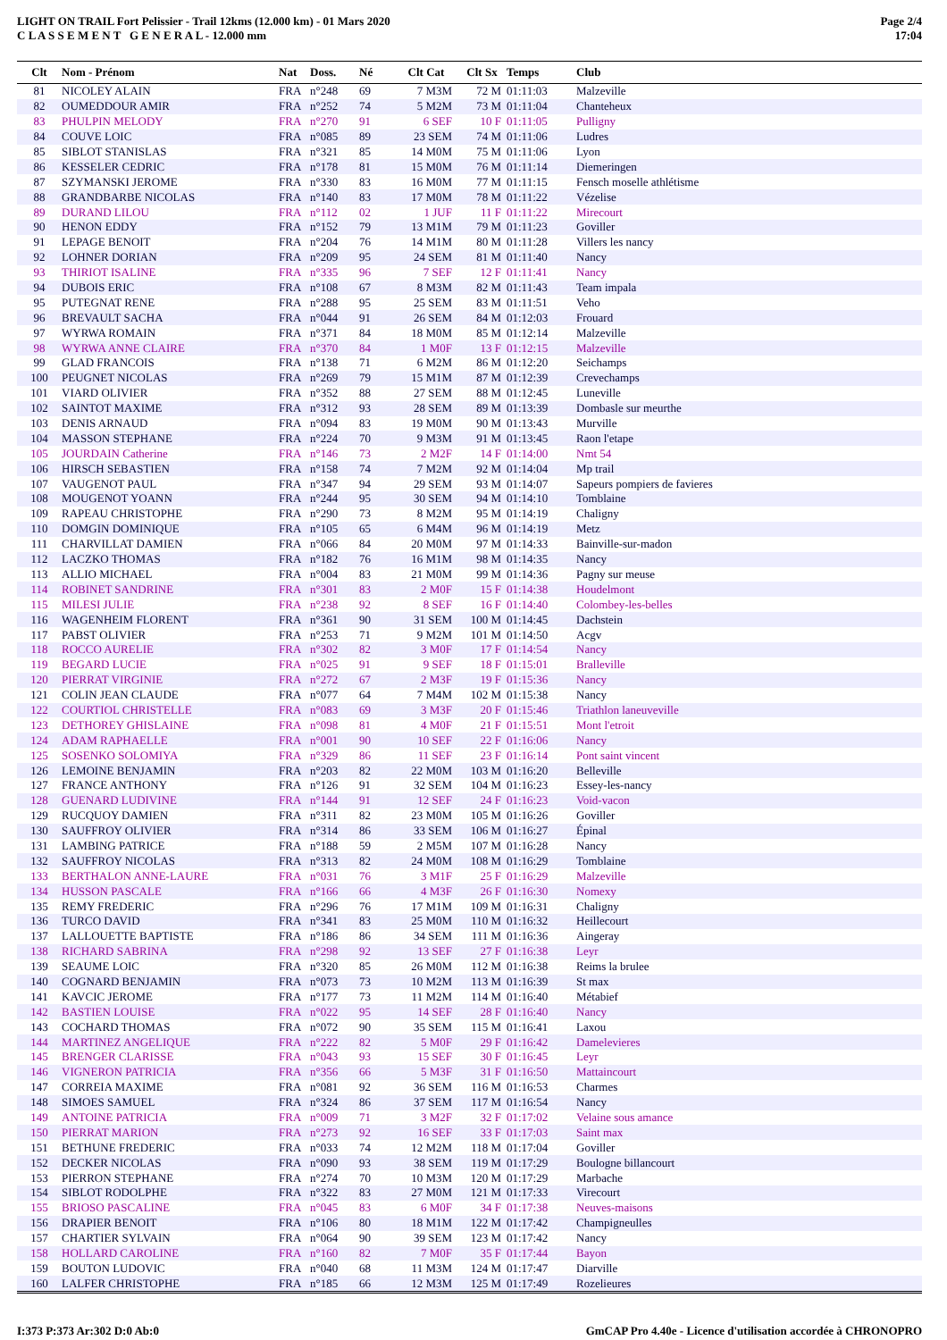LIGHT ON TRAIL Fort Pelissier - Trail 12kms (12.000 km) - 01 Mars 2020
C L A S S E M E N T G E N E R A L - 12.000 mm
Page 2/4
17:04
| Clt | Nom - Prénom | Nat | Doss. | Né | Clt Cat | Clt Sx | Temps | Club |
| --- | --- | --- | --- | --- | --- | --- | --- | --- |
| 81 | NICOLEY ALAIN | FRA | n°248 | 69 | 7 M3M | 72 M | 01:11:03 | Malzeville |
| 82 | OUMEDDOUR AMIR | FRA | n°252 | 74 | 5 M2M | 73 M | 01:11:04 | Chanteheux |
| 83 | PHULPIN MELODY | FRA | n°270 | 91 | 6 SEF | 10 F | 01:11:05 | Pulligny |
| 84 | COUVE LOIC | FRA | n°085 | 89 | 23 SEM | 74 M | 01:11:06 | Ludres |
| 85 | SIBLOT STANISLAS | FRA | n°321 | 85 | 14 M0M | 75 M | 01:11:06 | Lyon |
| 86 | KESSELER CEDRIC | FRA | n°178 | 81 | 15 M0M | 76 M | 01:11:14 | Diemeringen |
| 87 | SZYMANSKI JEROME | FRA | n°330 | 83 | 16 M0M | 77 M | 01:11:15 | Fensch moselle athlétisme |
| 88 | GRANDBARBE NICOLAS | FRA | n°140 | 83 | 17 M0M | 78 M | 01:11:22 | Vézelise |
| 89 | DURAND LILOU | FRA | n°112 | 02 | 1 JUF | 11 F | 01:11:22 | Mirecourt |
| 90 | HENON EDDY | FRA | n°152 | 79 | 13 M1M | 79 M | 01:11:23 | Goviller |
| 91 | LEPAGE BENOIT | FRA | n°204 | 76 | 14 M1M | 80 M | 01:11:28 | Villers les nancy |
| 92 | LOHNER DORIAN | FRA | n°209 | 95 | 24 SEM | 81 M | 01:11:40 | Nancy |
| 93 | THIRIOT ISALINE | FRA | n°335 | 96 | 7 SEF | 12 F | 01:11:41 | Nancy |
| 94 | DUBOIS ERIC | FRA | n°108 | 67 | 8 M3M | 82 M | 01:11:43 | Team impala |
| 95 | PUTEGNAT RENE | FRA | n°288 | 95 | 25 SEM | 83 M | 01:11:51 | Veho |
| 96 | BREVAULT SACHA | FRA | n°044 | 91 | 26 SEM | 84 M | 01:12:03 | Frouard |
| 97 | WYRWA ROMAIN | FRA | n°371 | 84 | 18 M0M | 85 M | 01:12:14 | Malzeville |
| 98 | WYRWA ANNE CLAIRE | FRA | n°370 | 84 | 1 M0F | 13 F | 01:12:15 | Malzeville |
| 99 | GLAD FRANCOIS | FRA | n°138 | 71 | 6 M2M | 86 M | 01:12:20 | Seichamps |
| 100 | PEUGNET NICOLAS | FRA | n°269 | 79 | 15 M1M | 87 M | 01:12:39 | Crevechamps |
| 101 | VIARD OLIVIER | FRA | n°352 | 88 | 27 SEM | 88 M | 01:12:45 | Luneville |
| 102 | SAINTOT MAXIME | FRA | n°312 | 93 | 28 SEM | 89 M | 01:13:39 | Dombasle sur meurthe |
| 103 | DENIS ARNAUD | FRA | n°094 | 83 | 19 M0M | 90 M | 01:13:43 | Murville |
| 104 | MASSON STEPHANE | FRA | n°224 | 70 | 9 M3M | 91 M | 01:13:45 | Raon l'etape |
| 105 | JOURDAIN Catherine | FRA | n°146 | 73 | 2 M2F | 14 F | 01:14:00 | Nmt 54 |
| 106 | HIRSCH SEBASTIEN | FRA | n°158 | 74 | 7 M2M | 92 M | 01:14:04 | Mp trail |
| 107 | VAUGENOT PAUL | FRA | n°347 | 94 | 29 SEM | 93 M | 01:14:07 | Sapeurs pompiers de favieres |
| 108 | MOUGENOT YOANN | FRA | n°244 | 95 | 30 SEM | 94 M | 01:14:10 | Tomblaine |
| 109 | RAPEAU CHRISTOPHE | FRA | n°290 | 73 | 8 M2M | 95 M | 01:14:19 | Chaligny |
| 110 | DOMGIN DOMINIQUE | FRA | n°105 | 65 | 6 M4M | 96 M | 01:14:19 | Metz |
| 111 | CHARVILLAT DAMIEN | FRA | n°066 | 84 | 20 M0M | 97 M | 01:14:33 | Bainville-sur-madon |
| 112 | LACZKO THOMAS | FRA | n°182 | 76 | 16 M1M | 98 M | 01:14:35 | Nancy |
| 113 | ALLIO MICHAEL | FRA | n°004 | 83 | 21 M0M | 99 M | 01:14:36 | Pagny sur meuse |
| 114 | ROBINET SANDRINE | FRA | n°301 | 83 | 2 M0F | 15 F | 01:14:38 | Houdelmont |
| 115 | MILESI JULIE | FRA | n°238 | 92 | 8 SEF | 16 F | 01:14:40 | Colombey-les-belles |
| 116 | WAGENHEIM FLORENT | FRA | n°361 | 90 | 31 SEM | 100 M | 01:14:45 | Dachstein |
| 117 | PABST OLIVIER | FRA | n°253 | 71 | 9 M2M | 101 M | 01:14:50 | Acgv |
| 118 | ROCCO AURELIE | FRA | n°302 | 82 | 3 M0F | 17 F | 01:14:54 | Nancy |
| 119 | BEGARD LUCIE | FRA | n°025 | 91 | 9 SEF | 18 F | 01:15:01 | Bralleville |
| 120 | PIERRAT VIRGINIE | FRA | n°272 | 67 | 2 M3F | 19 F | 01:15:36 | Nancy |
| 121 | COLIN JEAN CLAUDE | FRA | n°077 | 64 | 7 M4M | 102 M | 01:15:38 | Nancy |
| 122 | COURTIOL CHRISTELLE | FRA | n°083 | 69 | 3 M3F | 20 F | 01:15:46 | Triathlon laneuveville |
| 123 | DETHOREY GHISLAINE | FRA | n°098 | 81 | 4 M0F | 21 F | 01:15:51 | Mont l'etroit |
| 124 | ADAM RAPHAELLE | FRA | n°001 | 90 | 10 SEF | 22 F | 01:16:06 | Nancy |
| 125 | SOSENKO SOLOMIYA | FRA | n°329 | 86 | 11 SEF | 23 F | 01:16:14 | Pont saint vincent |
| 126 | LEMOINE BENJAMIN | FRA | n°203 | 82 | 22 M0M | 103 M | 01:16:20 | Belleville |
| 127 | FRANCE ANTHONY | FRA | n°126 | 91 | 32 SEM | 104 M | 01:16:23 | Essey-les-nancy |
| 128 | GUENARD LUDIVINE | FRA | n°144 | 91 | 12 SEF | 24 F | 01:16:23 | Void-vacon |
| 129 | RUCQUOY DAMIEN | FRA | n°311 | 82 | 23 M0M | 105 M | 01:16:26 | Goviller |
| 130 | SAUFFROY OLIVIER | FRA | n°314 | 86 | 33 SEM | 106 M | 01:16:27 | Épinal |
| 131 | LAMBING PATRICE | FRA | n°188 | 59 | 2 M5M | 107 M | 01:16:28 | Nancy |
| 132 | SAUFFROY NICOLAS | FRA | n°313 | 82 | 24 M0M | 108 M | 01:16:29 | Tomblaine |
| 133 | BERTHALON ANNE-LAURE | FRA | n°031 | 76 | 3 M1F | 25 F | 01:16:29 | Malzeville |
| 134 | HUSSON PASCALE | FRA | n°166 | 66 | 4 M3F | 26 F | 01:16:30 | Nomexy |
| 135 | REMY FREDERIC | FRA | n°296 | 76 | 17 M1M | 109 M | 01:16:31 | Chaligny |
| 136 | TURCO DAVID | FRA | n°341 | 83 | 25 M0M | 110 M | 01:16:32 | Heillecourt |
| 137 | LALLOUETTE BAPTISTE | FRA | n°186 | 86 | 34 SEM | 111 M | 01:16:36 | Aingeray |
| 138 | RICHARD SABRINA | FRA | n°298 | 92 | 13 SEF | 27 F | 01:16:38 | Leyr |
| 139 | SEAUME LOIC | FRA | n°320 | 85 | 26 M0M | 112 M | 01:16:38 | Reims la brulee |
| 140 | COGNARD BENJAMIN | FRA | n°073 | 73 | 10 M2M | 113 M | 01:16:39 | St max |
| 141 | KAVCIC JEROME | FRA | n°177 | 73 | 11 M2M | 114 M | 01:16:40 | Métabief |
| 142 | BASTIEN LOUISE | FRA | n°022 | 95 | 14 SEF | 28 F | 01:16:40 | Nancy |
| 143 | COCHARD THOMAS | FRA | n°072 | 90 | 35 SEM | 115 M | 01:16:41 | Laxou |
| 144 | MARTINEZ ANGELIQUE | FRA | n°222 | 82 | 5 M0F | 29 F | 01:16:42 | Damelevieres |
| 145 | BRENGER CLARISSE | FRA | n°043 | 93 | 15 SEF | 30 F | 01:16:45 | Leyr |
| 146 | VIGNERON PATRICIA | FRA | n°356 | 66 | 5 M3F | 31 F | 01:16:50 | Mattaincourt |
| 147 | CORREIA MAXIME | FRA | n°081 | 92 | 36 SEM | 116 M | 01:16:53 | Charmes |
| 148 | SIMOES SAMUEL | FRA | n°324 | 86 | 37 SEM | 117 M | 01:16:54 | Nancy |
| 149 | ANTOINE PATRICIA | FRA | n°009 | 71 | 3 M2F | 32 F | 01:17:02 | Velaine sous amance |
| 150 | PIERRAT MARION | FRA | n°273 | 92 | 16 SEF | 33 F | 01:17:03 | Saint max |
| 151 | BETHUNE FREDERIC | FRA | n°033 | 74 | 12 M2M | 118 M | 01:17:04 | Goviller |
| 152 | DECKER NICOLAS | FRA | n°090 | 93 | 38 SEM | 119 M | 01:17:29 | Boulogne billancourt |
| 153 | PIERRON STEPHANE | FRA | n°274 | 70 | 10 M3M | 120 M | 01:17:29 | Marbache |
| 154 | SIBLOT RODOLPHE | FRA | n°322 | 83 | 27 M0M | 121 M | 01:17:33 | Virecourt |
| 155 | BRIOSO PASCALINE | FRA | n°045 | 83 | 6 M0F | 34 F | 01:17:38 | Neuves-maisons |
| 156 | DRAPIER BENOIT | FRA | n°106 | 80 | 18 M1M | 122 M | 01:17:42 | Champigneulles |
| 157 | CHARTIER SYLVAIN | FRA | n°064 | 90 | 39 SEM | 123 M | 01:17:42 | Nancy |
| 158 | HOLLARD CAROLINE | FRA | n°160 | 82 | 7 M0F | 35 F | 01:17:44 | Bayon |
| 159 | BOUTON LUDOVIC | FRA | n°040 | 68 | 11 M3M | 124 M | 01:17:47 | Diarville |
| 160 | LALFER CHRISTOPHE | FRA | n°185 | 66 | 12 M3M | 125 M | 01:17:49 | Rozelieures |
I:373 P:373 Ar:302 D:0 Ab:0 GmCAP Pro 4.40e - Licence d'utilisation accordée à CHRONOPRO